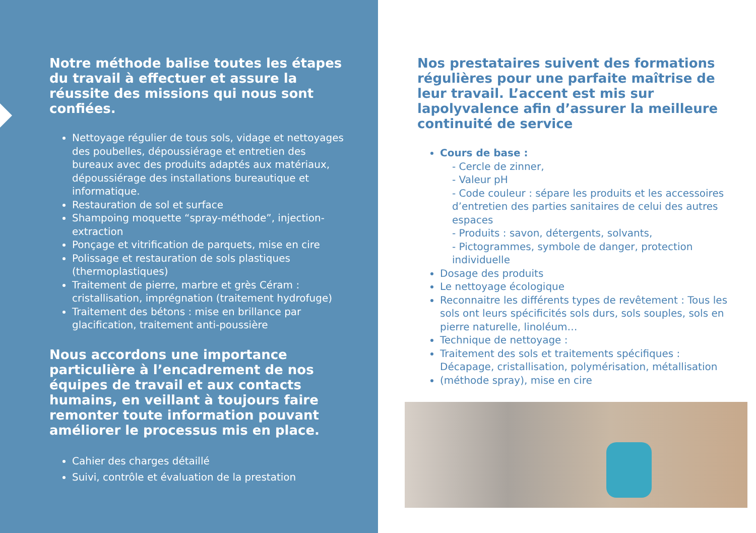Notre méthode balise toutes les étapes du travail à effectuer et assure la réussite des missions qui nous sont confiées.
Nettoyage régulier de tous sols, vidage et nettoyages des poubelles, dépoussiérage et entretien des bureaux avec des produits adaptés aux matériaux, dépoussiérage des installations bureautique et informatique.
Restauration de sol et surface
Shampoing moquette “spray-méthode”, injection-extraction
Ponçage et vitrification de parquets, mise en cire
Polissage et restauration de sols plastiques (thermoplastiques)
Traitement de pierre, marbre et grès Céram : cristallisation, imprégnation (traitement hydrofuge)
Traitement des bétons : mise en brillance par glacification, traitement anti-poussière
Nous accordons une importance particulière à l’encadrement de nos équipes de travail et aux contacts humains, en veillant à toujours faire remonter toute information pouvant améliorer le processus mis en place.
Cahier des charges détaillé
Suivi, contrôle et évaluation de la prestation
Nos prestataires suivent des formations régulières pour une parfaite maîtrise de leur travail. L’accent est mis sur lapolyvalence afin d’assurer la meilleure continuité de service
Cours de base :
- Cercle de zinner,
- Valeur pH
- Code couleur : sépare les produits et les accessoires d’entretien des parties sanitaires de celui des autres espaces
- Produits : savon, détergents, solvants,
- Pictogrammes, symbole de danger, protection individuelle
Dosage des produits
Le nettoyage écologique
Reconnaitre les différents types de revêtement : Tous les sols ont leurs spécificités sols durs, sols souples, sols en pierre naturelle, linoléum…
Technique de nettoyage :
Traitement des sols et traitements spécifiques : Décapage, cristallisation, polymérisation, métallisation
(méthode spray), mise en cire